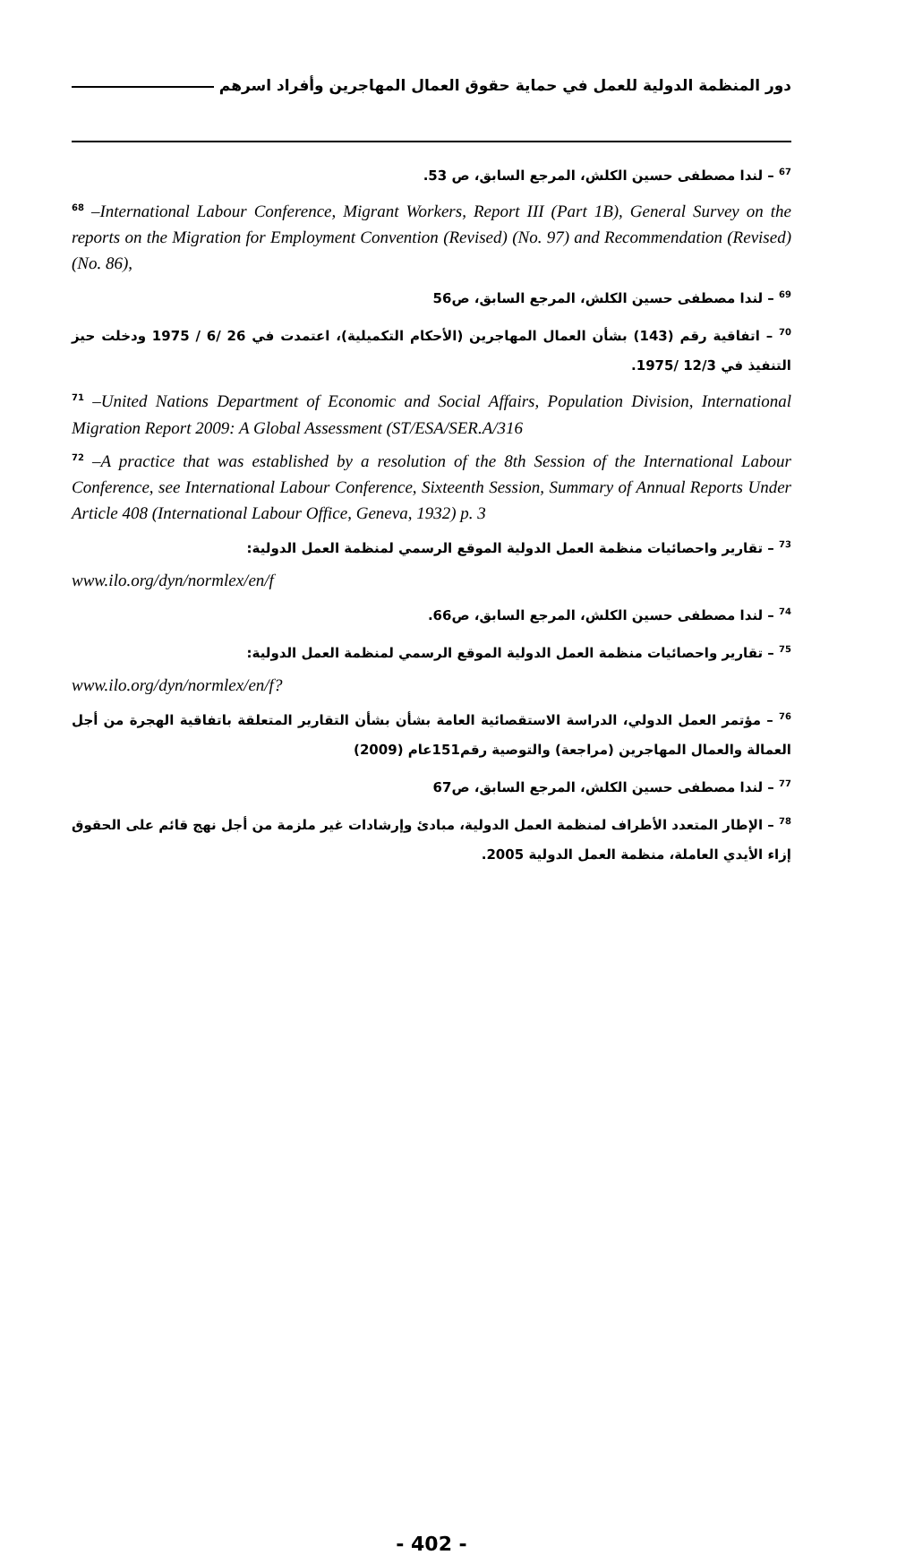دور المنظمة الدولية للعمل في حماية حقوق العمال المهاجرين وأفراد اسرهم
<sup>67</sup> – لندا مصطفى حسين الكلش، المرجع السابق، ص 53.
<sup>68</sup> –International Labour Conference, Migrant Workers, Report III (Part 1B), General Survey on the reports on the Migration for Employment Convention (Revised) (No. 97) and Recommendation (Revised) (No. 86),
<sup>69</sup> – لندا مصطفى حسين الكلش، المرجع السابق، ص56
<sup>70</sup> – اتفاقية رقم (143) بشأن العمال المهاجرين (الأحكام التكميلية)، اعتمدت في 26 /6 / 1975 ودخلت حيز التنفيذ في 12/3 /1975.
<sup>71</sup> –United Nations Department of Economic and Social Affairs, Population Division, International Migration Report 2009: A Global Assessment (ST/ESA/SER.A/316
<sup>72</sup> –A practice that was established by a resolution of the 8th Session of the International Labour Conference, see International Labour Conference, Sixteenth Session, Summary of Annual Reports Under Article 408 (International Labour Office, Geneva, 1932) p. 3
<sup>73</sup> – تقارير واحصائيات منظمة العمل الدولية الموقع الرسمي لمنظمة العمل الدولية:
www.ilo.org/dyn/normlex/en/f
<sup>74</sup> – لندا مصطفى حسين الكلش، المرجع السابق، ص66.
<sup>75</sup> – تقارير واحصائيات منظمة العمل الدولية الموقع الرسمي لمنظمة العمل الدولية:
www.ilo.org/dyn/normlex/en/f?
<sup>76</sup> – مؤتمر العمل الدولي، الدراسة الاستقصائية العامة بشأن بشأن التقارير المتعلقة باتفاقية الهجرة من أجل العمالة والعمال المهاجرين (مراجعة) والتوصية رقم151عام (2009)
<sup>77</sup> – لندا مصطفى حسين الكلش، المرجع السابق، ص67
<sup>78</sup> – الإطار المتعدد الأطراف لمنظمة العمل الدولية، مبادئ وإرشادات غير ملزمة من أجل نهج قائم على الحقوق إزاء الأيدي العاملة، منظمة العمل الدولية 2005.
- 402 -